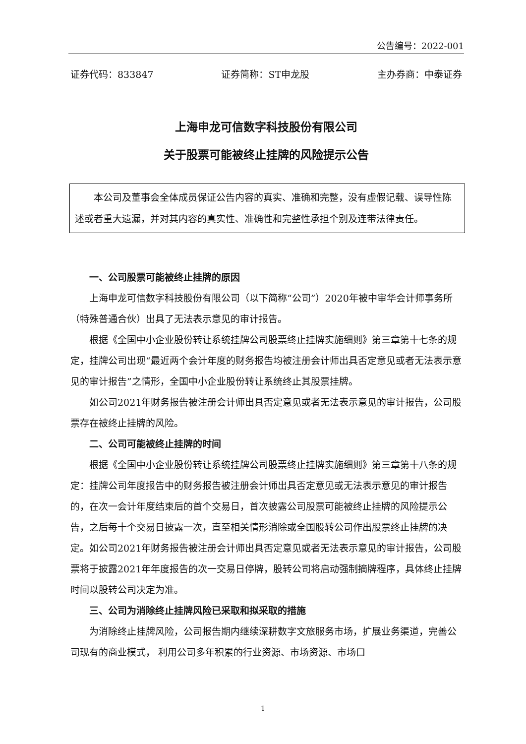公告编号：2022-001
证券代码：833847 证券简称：ST申龙股 主办券商：中泰证券
上海申龙可信数字科技股份有限公司
关于股票可能被终止挂牌的风险提示公告
本公司及董事会全体成员保证公告内容的真实、准确和完整，没有虚假记载、误导性陈述或者重大遗漏，并对其内容的真实性、准确性和完整性承担个别及连带法律责任。
一、公司股票可能被终止挂牌的原因
上海申龙可信数字科技股份有限公司（以下简称“公司”）2020年被中审华会计师事务所（特殊普通合伙）出具了无法表示意见的审计报告。
根据《全国中小企业股份转让系统挂牌公司股票终止挂牌实施细则》第三章第十七条的规定，挂牌公司出现“最近两个会计年度的财务报告均被注册会计师出具否定意见或者无法表示意见的审计报告”之情形，全国中小企业股份转让系统终止其股票挂牌。
如公司2021年财务报告被注册会计师出具否定意见或者无法表示意见的审计报告，公司股票存在被终止挂牌的风险。
二、公司可能被终止挂牌的时间
根据《全国中小企业股份转让系统挂牌公司股票终止挂牌实施细则》第三章第十八条的规定：挂牌公司年度报告中的财务报告被注册会计师出具否定意见或无法表示意见的审计报告的，在次一会计年度结束后的首个交易日，首次披露公司股票可能被终止挂牌的风险提示公告，之后每十个交易日披露一次，直至相关情形消除或全国股转公司作出股票终止挂牌的决定。如公司2021年财务报告被注册会计师出具否定意见或者无法表示意见的审计报告，公司股票将于披露2021年年度报告的次一交易日停牌，股转公司将启动强制摘牌程序，具体终止挂牌时间以股转公司决定为准。
三、公司为消除终止挂牌风险已采取和拟采取的措施
为消除终止挂牌风险，公司报告期内继续深耕数字文旅服务市场，扩展业务渠道，完善公司现有的商业模式， 利用公司多年积累的行业资源、市场资源、市场口
1